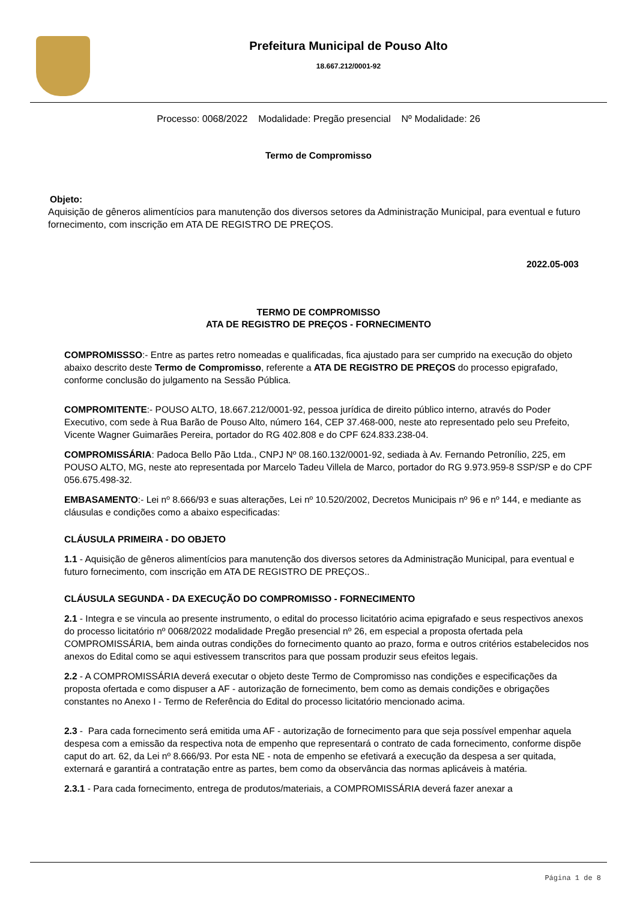Prefeitura Municipal de Pouso Alto
18.667.212/0001-92
Processo: 0068/2022 Modalidade: Pregão presencial Nº Modalidade: 26
Termo de Compromisso
Objeto:
Aquisição de gêneros alimentícios para manutenção dos diversos setores da Administração Municipal, para eventual e futuro fornecimento, com inscrição em ATA DE REGISTRO DE PREÇOS.
2022.05-003
TERMO DE COMPROMISSO
ATA DE REGISTRO DE PREÇOS - FORNECIMENTO
COMPROMISSSO:- Entre as partes retro nomeadas e qualificadas, fica ajustado para ser cumprido na execução do objeto abaixo descrito deste Termo de Compromisso, referente a ATA DE REGISTRO DE PREÇOS do processo epigrafado, conforme conclusão do julgamento na Sessão Pública.
COMPROMITENTE:- POUSO ALTO, 18.667.212/0001-92, pessoa jurídica de direito público interno, através do Poder Executivo, com sede à Rua Barão de Pouso Alto, número 164, CEP 37.468-000, neste ato representado pelo seu Prefeito, Vicente Wagner Guimarães Pereira, portador do RG 402.808 e do CPF 624.833.238-04.
COMPROMISSÁRIA: Padoca Bello Pão Ltda., CNPJ Nº 08.160.132/0001-92, sediada à Av. Fernando Petronílio, 225, em POUSO ALTO, MG, neste ato representada por Marcelo Tadeu Villela de Marco, portador do RG 9.973.959-8 SSP/SP e do CPF 056.675.498-32.
EMBASAMENTO:- Lei nº 8.666/93 e suas alterações, Lei nº 10.520/2002, Decretos Municipais nº 96 e nº 144, e mediante as cláusulas e condições como a abaixo especificadas:
CLÁUSULA PRIMEIRA - DO OBJETO
1.1 - Aquisição de gêneros alimentícios para manutenção dos diversos setores da Administração Municipal, para eventual e futuro fornecimento, com inscrição em ATA DE REGISTRO DE PREÇOS..
CLÁUSULA SEGUNDA - DA EXECUÇÃO DO COMPROMISSO - FORNECIMENTO
2.1 - Integra e se vincula ao presente instrumento, o edital do processo licitatório acima epigrafado e seus respectivos anexos do processo licitatório nº 0068/2022 modalidade Pregão presencial nº 26, em especial a proposta ofertada pela COMPROMISSÁRIA, bem ainda outras condições do fornecimento quanto ao prazo, forma e outros critérios estabelecidos nos anexos do Edital como se aqui estivessem transcritos para que possam produzir seus efeitos legais.
2.2 - A COMPROMISSÁRIA deverá executar o objeto deste Termo de Compromisso nas condições e especificações da proposta ofertada e como dispuser a AF - autorização de fornecimento, bem como as demais condições e obrigações constantes no Anexo I - Termo de Referência do Edital do processo licitatório mencionado acima.
2.3 - Para cada fornecimento será emitida uma AF - autorização de fornecimento para que seja possível empenhar aquela despesa com a emissão da respectiva nota de empenho que representará o contrato de cada fornecimento, conforme dispõe caput do art. 62, da Lei nº 8.666/93. Por esta NE - nota de empenho se efetivará a execução da despesa a ser quitada, externará e garantirá a contratação entre as partes, bem como da observância das normas aplicáveis à matéria.
2.3.1 - Para cada fornecimento, entrega de produtos/materiais, a COMPROMISSÁRIA deverá fazer anexar a
Página 1 de 8